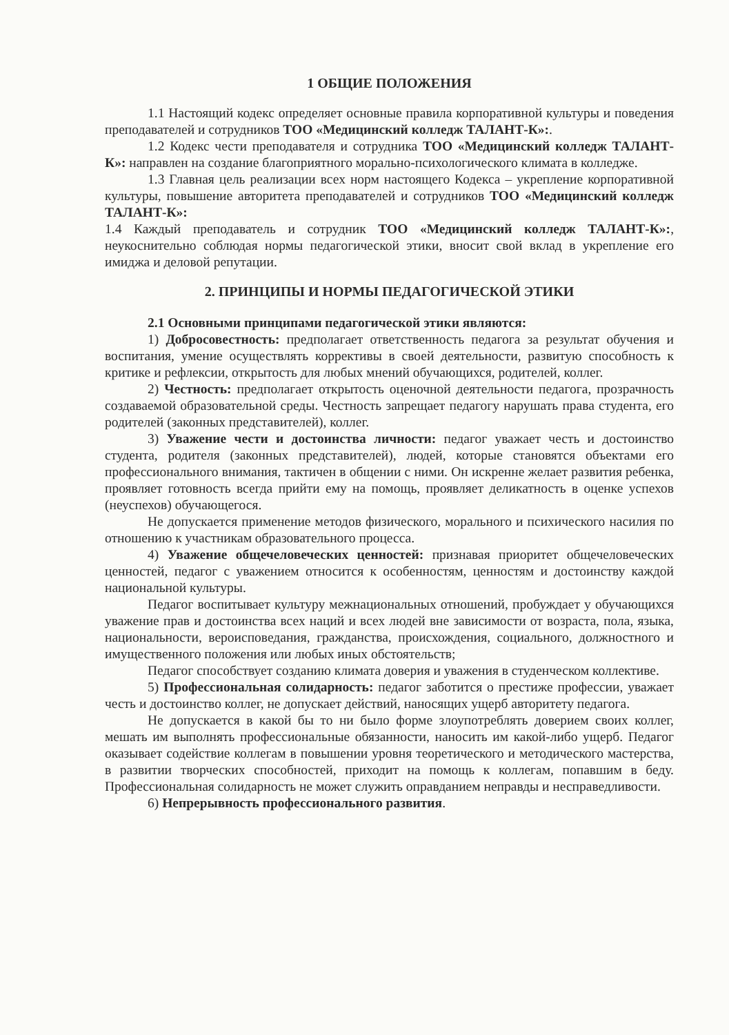1 ОБЩИЕ ПОЛОЖЕНИЯ
1.1 Настоящий кодекс определяет основные правила корпоративной культуры и поведения преподавателей и сотрудников ТОО «Медицинский колледж ТАЛАНТ-К»:.
1.2 Кодекс чести преподавателя и сотрудника ТОО «Медицинский колледж ТАЛАНТ-К»: направлен на создание благоприятного морально-психологического климата в колледже.
1.3 Главная цель реализации всех норм настоящего Кодекса – укрепление корпоративной культуры, повышение авторитета преподавателей и сотрудников ТОО «Медицинский колледж ТАЛАНТ-К»:
1.4 Каждый преподаватель и сотрудник ТОО «Медицинский колледж ТАЛАНТ-К»:, неукоснительно соблюдая нормы педагогической этики, вносит свой вклад в укрепление его имиджа и деловой репутации.
2. ПРИНЦИПЫ И НОРМЫ ПЕДАГОГИЧЕСКОЙ ЭТИКИ
2.1 Основными принципами педагогической этики являются:
1) Добросовестность: предполагает ответственность педагога за результат обучения и воспитания, умение осуществлять коррективы в своей деятельности, развитую способность к критике и рефлексии, открытость для любых мнений обучающихся, родителей, коллег.
2) Честность: предполагает открытость оценочной деятельности педагога, прозрачность создаваемой образовательной среды. Честность запрещает педагогу нарушать права студента, его родителей (законных представителей), коллег.
3) Уважение чести и достоинства личности: педагог уважает честь и достоинство студента, родителя (законных представителей), людей, которые становятся объектами его профессионального внимания, тактичен в общении с ними. Он искренне желает развития ребенка, проявляет готовность всегда прийти ему на помощь, проявляет деликатность в оценке успехов (неуспехов) обучающегося.
Не допускается применение методов физического, морального и психического насилия по отношению к участникам образовательного процесса.
4) Уважение общечеловеческих ценностей: признавая приоритет общечеловеческих ценностей, педагог с уважением относится к особенностям, ценностям и достоинству каждой национальной культуры.
Педагог воспитывает культуру межнациональных отношений, пробуждает у обучающихся уважение прав и достоинства всех наций и всех людей вне зависимости от возраста, пола, языка, национальности, вероисповедания, гражданства, происхождения, социального, должностного и имущественного положения или любых иных обстоятельств;
Педагог способствует созданию климата доверия и уважения в студенческом коллективе.
5) Профессиональная солидарность: педагог заботится о престиже профессии, уважает честь и достоинство коллег, не допускает действий, наносящих ущерб авторитету педагога.
Не допускается в какой бы то ни было форме злоупотреблять доверием своих коллег, мешать им выполнять профессиональные обязанности, наносить им какой-либо ущерб. Педагог оказывает содействие коллегам в повышении уровня теоретического и методического мастерства, в развитии творческих способностей, приходит на помощь к коллегам, попавшим в беду. Профессиональная солидарность не может служить оправданием неправды и несправедливости.
6) Непрерывность профессионального развития.